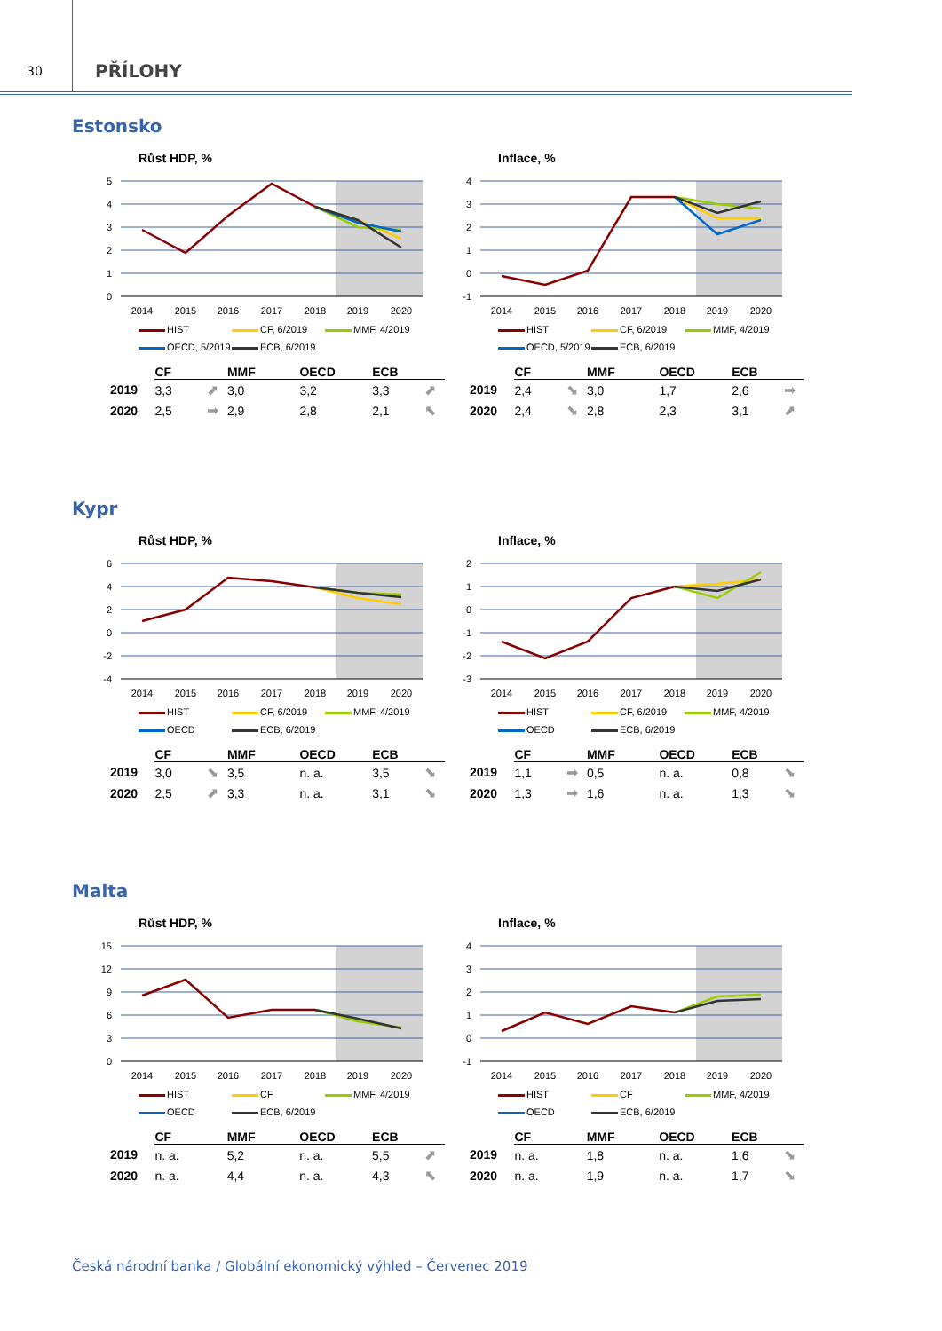30
PŘÍLOHY
Estonsko
Růst HDP, %
5
4
3
2
1
0
2014
2015
2016
2017
2018
2019
2020
HIST
CF, 6/2019
MMF, 4/2019
OECD, 5/2019
ECB, 6/2019
| | CF | | MMF | | OECD | | ECB | |
| --- | --- | --- | --- | --- | --- | --- | --- | --- |
| 2019 | 3,3 | ⬈ | 3,0 | | 3,2 | | 3,3 | ⬈ |
| 2020 | 2,5 | ➡ | 2,9 | | 2,8 | | 2,1 | ⬉ |
Inflace, %
4
3
2
1
0
-1
2014
2015
2016
2017
2018
2019
2020
HIST
CF, 6/2019
MMF, 4/2019
OECD, 5/2019
ECB, 6/2019
| | CF | | MMF | | OECD | | ECB | |
| --- | --- | --- | --- | --- | --- | --- | --- | --- |
| 2019 | 2,4 | ⬊ | 3,0 | | 1,7 | | 2,6 | ➡ |
| 2020 | 2,4 | ⬊ | 2,8 | | 2,3 | | 3,1 | ⬈ |
Kypr
Růst HDP, %
6
4
2
0
-2
-4
2014
2015
2016
2017
2018
2019
2020
HIST
CF, 6/2019
MMF, 4/2019
OECD
ECB, 6/2019
| | CF | | MMF | | OECD | | ECB | |
| --- | --- | --- | --- | --- | --- | --- | --- | --- |
| 2019 | 3,0 | ⬊ | 3,5 | | n. a. | | 3,5 | ⬊ |
| 2020 | 2,5 | ⬈ | 3,3 | | n. a. | | 3,1 | ⬊ |
Inflace, %
2
1
0
-1
-2
-3
2014
2015
2016
2017
2018
2019
2020
HIST
CF, 6/2019
MMF, 4/2019
OECD
ECB, 6/2019
| | CF | | MMF | | OECD | | ECB | |
| --- | --- | --- | --- | --- | --- | --- | --- | --- |
| 2019 | 1,1 | ➡ | 0,5 | | n. a. | | 0,8 | ⬊ |
| 2020 | 1,3 | ➡ | 1,6 | | n. a. | | 1,3 | ⬊ |
Malta
Růst HDP, %
15
12
9
6
3
0
2014
2015
2016
2017
2018
2019
2020
HIST
CF
MMF, 4/2019
OECD
ECB, 6/2019
| | CF | | MMF | | OECD | | ECB | |
| --- | --- | --- | --- | --- | --- | --- | --- | --- |
| 2019 | n. a. | | 5,2 | | n. a. | | 5,5 | ⬈ |
| 2020 | n. a. | | 4,4 | | n. a. | | 4,3 | ⬉ |
Inflace, %
4
3
2
1
0
-1
2014
2015
2016
2017
2018
2019
2020
HIST
CF
MMF, 4/2019
OECD
ECB, 6/2019
| | CF | | MMF | | OECD | | ECB | |
| --- | --- | --- | --- | --- | --- | --- | --- | --- |
| 2019 | n. a. | | 1,8 | | n. a. | | 1,6 | ⬊ |
| 2020 | n. a. | | 1,9 | | n. a. | | 1,7 | ⬊ |
Česká národní banka / Globální ekonomický výhled – Červenec 2019